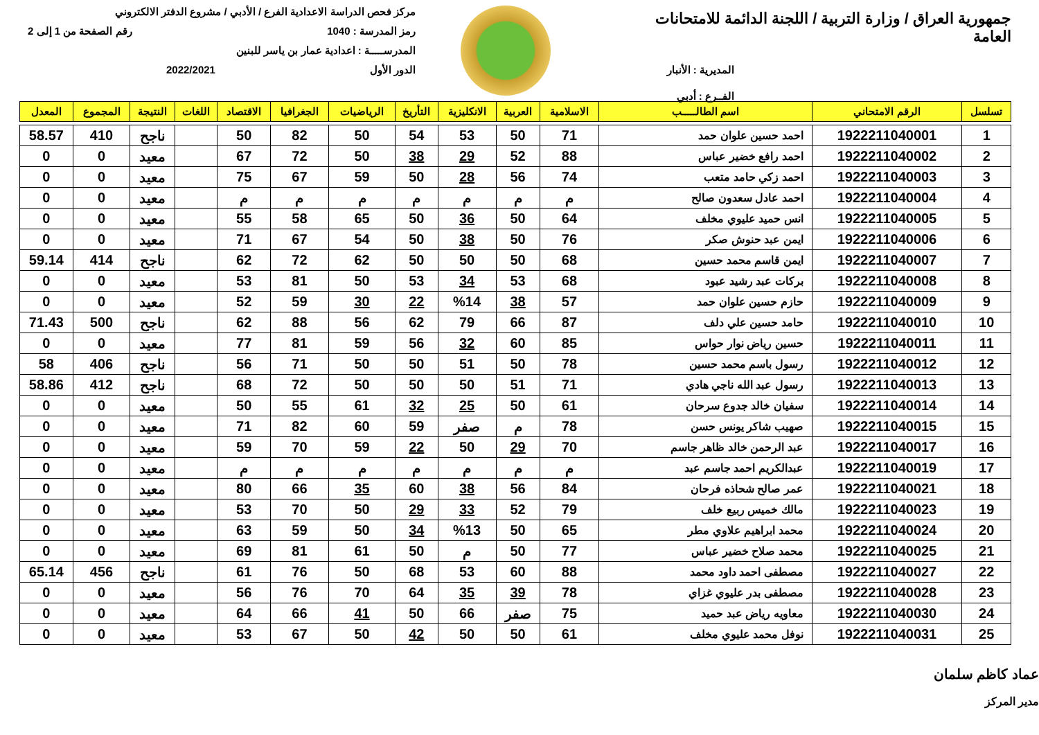جمهورية العراق / وزارة التربية / اللجنة الدائمة للامتحانات العامة
المديرية : الأنبار
الفــرع : أدبي
مركز فحص الدراسة الاعدادية الفرع / الأدبي / مشروع الدفتر الالكتروني
رمز المدرسة : 1040 رقم الصفحة من 1 إلى 2
المدرســـــة : اعدادية عمار بن ياسر للبنين
الدور الأول 2022/2021
| تسلسل | الرقم الامتحاني | اسم الطالـــــب | الاسلامية | العربية | الانكليزية | التأريخ | الرياضيات | الجغرافيا | الاقتصاد | اللغات | النتيجة | المجموع | المعدل |
| --- | --- | --- | --- | --- | --- | --- | --- | --- | --- | --- | --- | --- | --- |
| 1 | 1922211040001 | احمد حسين علوان حمد | 71 | 50 | 53 | 54 | 50 | 82 | 50 | | ناجح | 410 | 58.57 |
| 2 | 1922211040002 | احمد رافع خضير عباس | 88 | 52 | 29 | 38 | 50 | 72 | 67 | | معيد | 0 | 0 |
| 3 | 1922211040003 | احمد زكي حامد متعب | 74 | 56 | 28 | 50 | 59 | 67 | 75 | | معيد | 0 | 0 |
| 4 | 1922211040004 | احمد عادل سعدون صالح | م | م | م | م | م | م | م | | معيد | 0 | 0 |
| 5 | 1922211040005 | انس حميد عليوي مخلف | 64 | 50 | 36 | 50 | 65 | 58 | 55 | | معيد | 0 | 0 |
| 6 | 1922211040006 | ايمن عبد حنوش صكر | 76 | 50 | 38 | 50 | 54 | 67 | 71 | | معيد | 0 | 0 |
| 7 | 1922211040007 | ايمن قاسم محمد حسين | 68 | 50 | 50 | 50 | 62 | 72 | 62 | | ناجح | 414 | 59.14 |
| 8 | 1922211040008 | بركات عبد رشيد عبود | 68 | 53 | 34 | 53 | 50 | 81 | 53 | | معيد | 0 | 0 |
| 9 | 1922211040009 | حازم حسين علوان حمد | 57 | 38 | %14 | 22 | 30 | 59 | 52 | | معيد | 0 | 0 |
| 10 | 1922211040010 | حامد حسين علي دلف | 87 | 66 | 79 | 62 | 56 | 88 | 62 | | ناجح | 500 | 71.43 |
| 11 | 1922211040011 | حسين رياض نوار حواس | 85 | 60 | 32 | 56 | 59 | 81 | 77 | | معيد | 0 | 0 |
| 12 | 1922211040012 | رسول باسم محمد حسين | 78 | 50 | 51 | 50 | 50 | 71 | 56 | | ناجح | 406 | 58 |
| 13 | 1922211040013 | رسول عبد الله ناجي هادي | 71 | 51 | 50 | 50 | 50 | 72 | 68 | | ناجح | 412 | 58.86 |
| 14 | 1922211040014 | سفيان خالد جدوع سرحان | 61 | 50 | 25 | 32 | 61 | 55 | 50 | | معيد | 0 | 0 |
| 15 | 1922211040015 | صهيب شاكر يونس حسن | 78 | م | صفر | 59 | 60 | 82 | 71 | | معيد | 0 | 0 |
| 16 | 1922211040017 | عبد الرحمن خالد ظاهر جاسم | 70 | 29 | 50 | 22 | 59 | 70 | 59 | | معيد | 0 | 0 |
| 17 | 1922211040019 | عبدالكريم احمد جاسم عبد | م | م | م | م | م | م | م | | معيد | 0 | 0 |
| 18 | 1922211040021 | عمر صالح شحاذه فرحان | 84 | 56 | 38 | 60 | 35 | 66 | 80 | | معيد | 0 | 0 |
| 19 | 1922211040023 | مالك خميس ربيع خلف | 79 | 52 | 33 | 29 | 50 | 70 | 53 | | معيد | 0 | 0 |
| 20 | 1922211040024 | محمد ابراهيم علاوي مطر | 65 | 50 | %13 | 34 | 50 | 59 | 63 | | معيد | 0 | 0 |
| 21 | 1922211040025 | محمد صلاح خضير عباس | 77 | 50 | م | 50 | 61 | 81 | 69 | | معيد | 0 | 0 |
| 22 | 1922211040027 | مصطفى احمد داود محمد | 88 | 60 | 53 | 68 | 50 | 76 | 61 | | ناجح | 456 | 65.14 |
| 23 | 1922211040028 | مصطفى بدر عليوي غزاي | 78 | 39 | 35 | 64 | 70 | 76 | 56 | | معيد | 0 | 0 |
| 24 | 1922211040030 | معاويه رياض عبد حميد | 75 | صفر | 66 | 50 | 41 | 66 | 64 | | معيد | 0 | 0 |
| 25 | 1922211040031 | نوفل محمد عليوي مخلف | 61 | 50 | 50 | 42 | 50 | 67 | 53 | | معيد | 0 | 0 |
عماد كاظم سلمان
مدير المركز